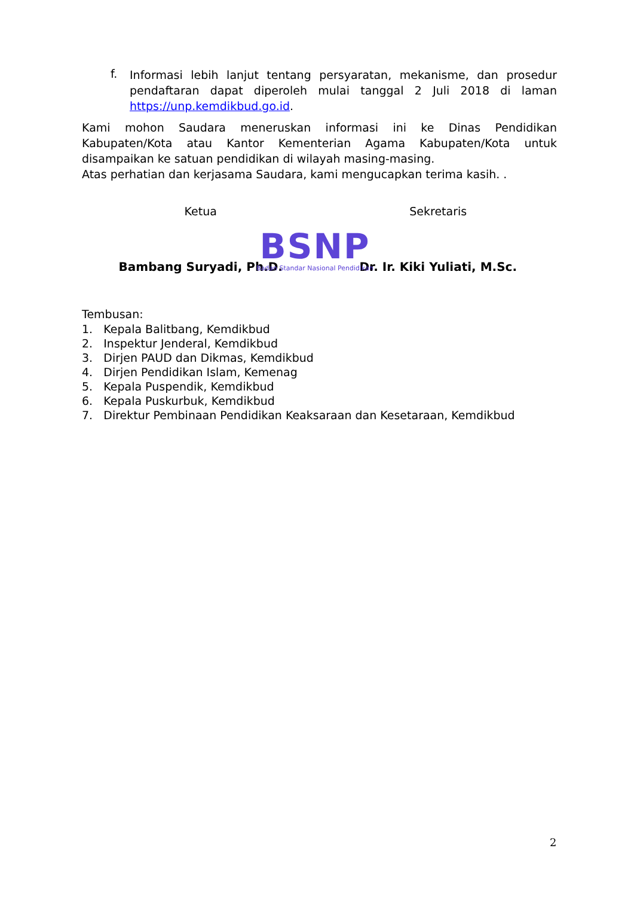f.
Informasi lebih lanjut tentang persyaratan, mekanisme, dan prosedur pendaftaran dapat diperoleh mulai tanggal 2 Juli 2018 di laman https://unp.kemdikbud.go.id.
Kami mohon Saudara meneruskan informasi ini ke Dinas Pendidikan Kabupaten/Kota atau Kantor Kementerian Agama Kabupaten/Kota untuk disampaikan ke satuan pendidikan di wilayah masing-masing.
Atas perhatian dan kerjasama Saudara, kami mengucapkan terima kasih. .
Ketua
Bambang Suryadi, Ph.D.
Sekretaris
Dr. Ir. Kiki Yuliati, M.Sc.
BSNP
Badan Standar Nasional Pendidikan
Tembusan:
1. Kepala Balitbang, Kemdikbud
2. Inspektur Jenderal, Kemdikbud
3. Dirjen PAUD dan Dikmas, Kemdikbud
4. Dirjen Pendidikan Islam, Kemenag
5. Kepala Puspendik, Kemdikbud
6. Kepala Puskurbuk, Kemdikbud
7. Direktur Pembinaan Pendidikan Keaksaraan dan Kesetaraan, Kemdikbud
2